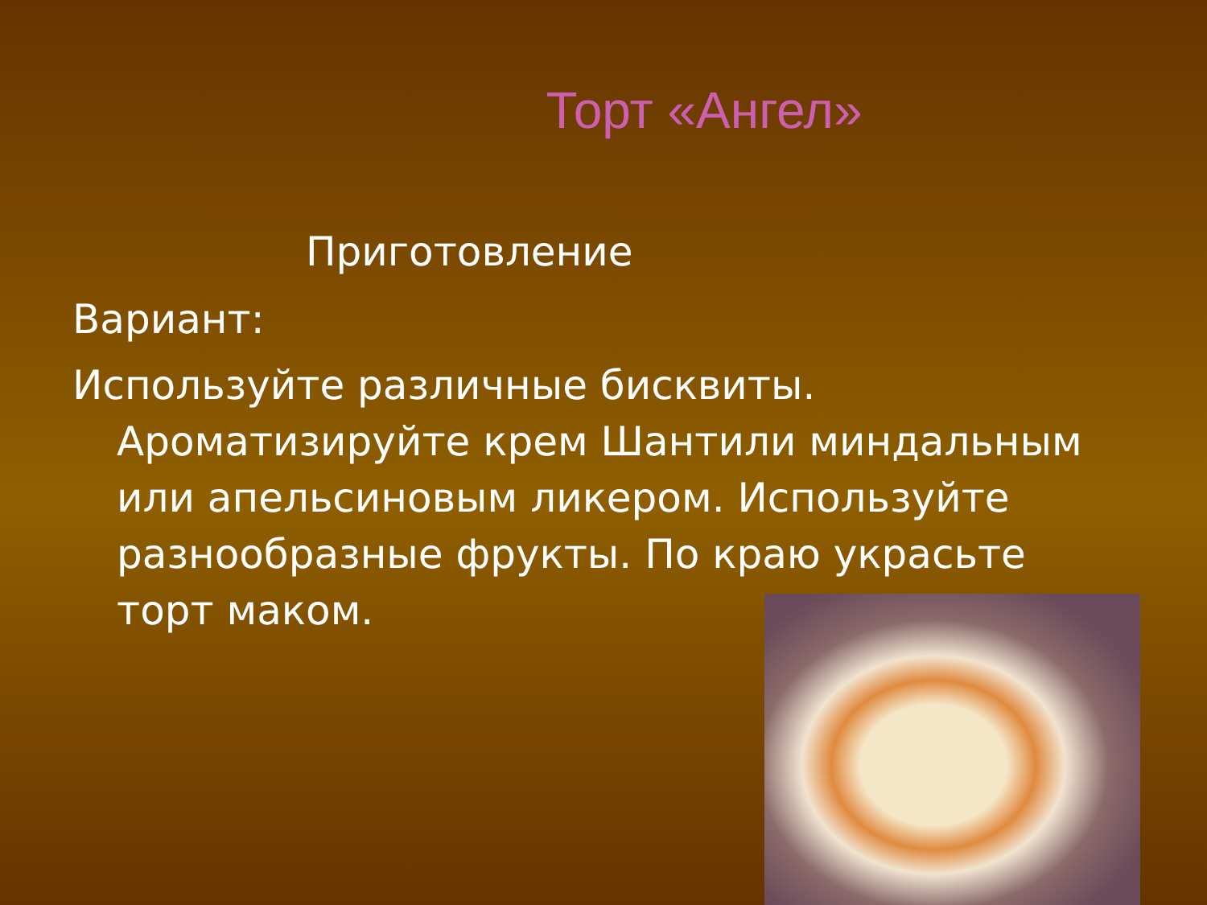Торт «Ангел»
Приготовление
Вариант:
Используйте различные бисквиты. Ароматизируйте крем Шантили миндальным или апельсиновым ликером. Используйте разнообразные фрукты. По краю украсьте торт маком.